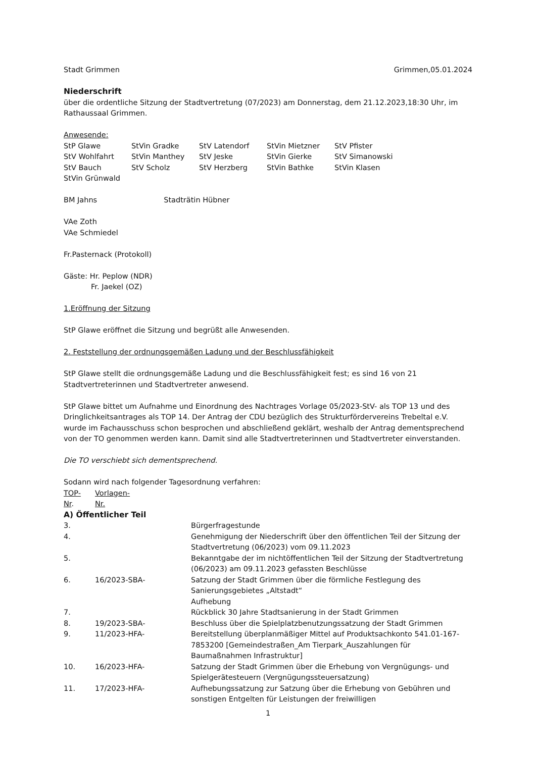Stadt Grimmen Grimmen,05.01.2024
Niederschrift
über die ordentliche Sitzung der Stadtvertretung (07/2023) am Donnerstag, dem 21.12.2023,18:30 Uhr, im Rathaussaal Grimmen.
Anwesende:
| StP Glawe | StVin Gradke | StV Latendorf | StVin Mietzner | StV Pfister |
| StV Wohlfahrt | StVin Manthey | StV Jeske | StVin Gierke | StV Simanowski |
| StV Bauch | StV Scholz | StV Herzberg | StVin Bathke | StVin Klasen |
| StVin Grünwald | | | | |
BM Jahns Stadträtin Hübner
VAe Zoth
VAe Schmiedel
Fr.Pasternack (Protokoll)
Gäste: Hr. Peplow (NDR)
Fr. Jaekel (OZ)
1.Eröffnung der Sitzung
StP Glawe eröffnet die Sitzung und begrüßt alle Anwesenden.
2. Feststellung der ordnungsgemäßen Ladung und der Beschlussfähigkeit
StP Glawe stellt die ordnungsgemäße Ladung und die Beschlussfähigkeit fest; es sind 16 von 21 Stadtvertreterinnen und Stadtvertreter anwesend.
StP Glawe bittet um Aufnahme und Einordnung des Nachtrages Vorlage 05/2023-StV- als TOP 13 und des Dringlichkeitsantrages als TOP 14. Der Antrag der CDU bezüglich des Strukturfördervereins Trebeltal e.V. wurde im Fachausschuss schon besprochen und abschließend geklärt, weshalb der Antrag dementsprechend von der TO genommen werden kann. Damit sind alle Stadtvertreterinnen und Stadtvertreter einverstanden.
Die TO verschiebt sich dementsprechend.
Sodann wird nach folgender Tagesordnung verfahren:
| TOP- Nr . | Vorlagen- Nr. | |
| A) Öffentlicher Teil | | |
| 3. | | Bürgerfragestunde |
| 4. | | Genehmigung der Niederschrift über den öffentlichen Teil der Sitzung der Stadtvertretung (06/2023) vom 09.11.2023 |
| 5. | | Bekanntgabe der im nichtöffentlichen Teil der Sitzung der Stadtvertretung (06/2023) am 09.11.2023 gefassten Beschlüsse |
| 6. | 16/2023-SBA- | Satzung der Stadt Grimmen über die förmliche Festlegung des Sanierungsgebietes „Altstadt“ Aufhebung |
| 7. | | Rückblick 30 Jahre Stadtsanierung in der Stadt Grimmen |
| 8. | 19/2023-SBA- | Beschluss über die Spielplatzbenutzungssatzung der Stadt Grimmen |
| 9. | 11/2023-HFA- | Bereitstellung überplanmäßiger Mittel auf Produktsachkonto 541.01-167-7853200 [Gemeindestraßen_Am Tierpark_Auszahlungen für Baumaßnahmen Infrastruktur] |
| 10. | 16/2023-HFA- | Satzung der Stadt Grimmen über die Erhebung von Vergnügungs- und Spielgerätesteuern (Vergnügungssteuersatzung) |
| 11. | 17/2023-HFA- | Aufhebungssatzung zur Satzung über die Erhebung von Gebühren und sonstigen Entgelten für Leistungen der freiwilligen |
1